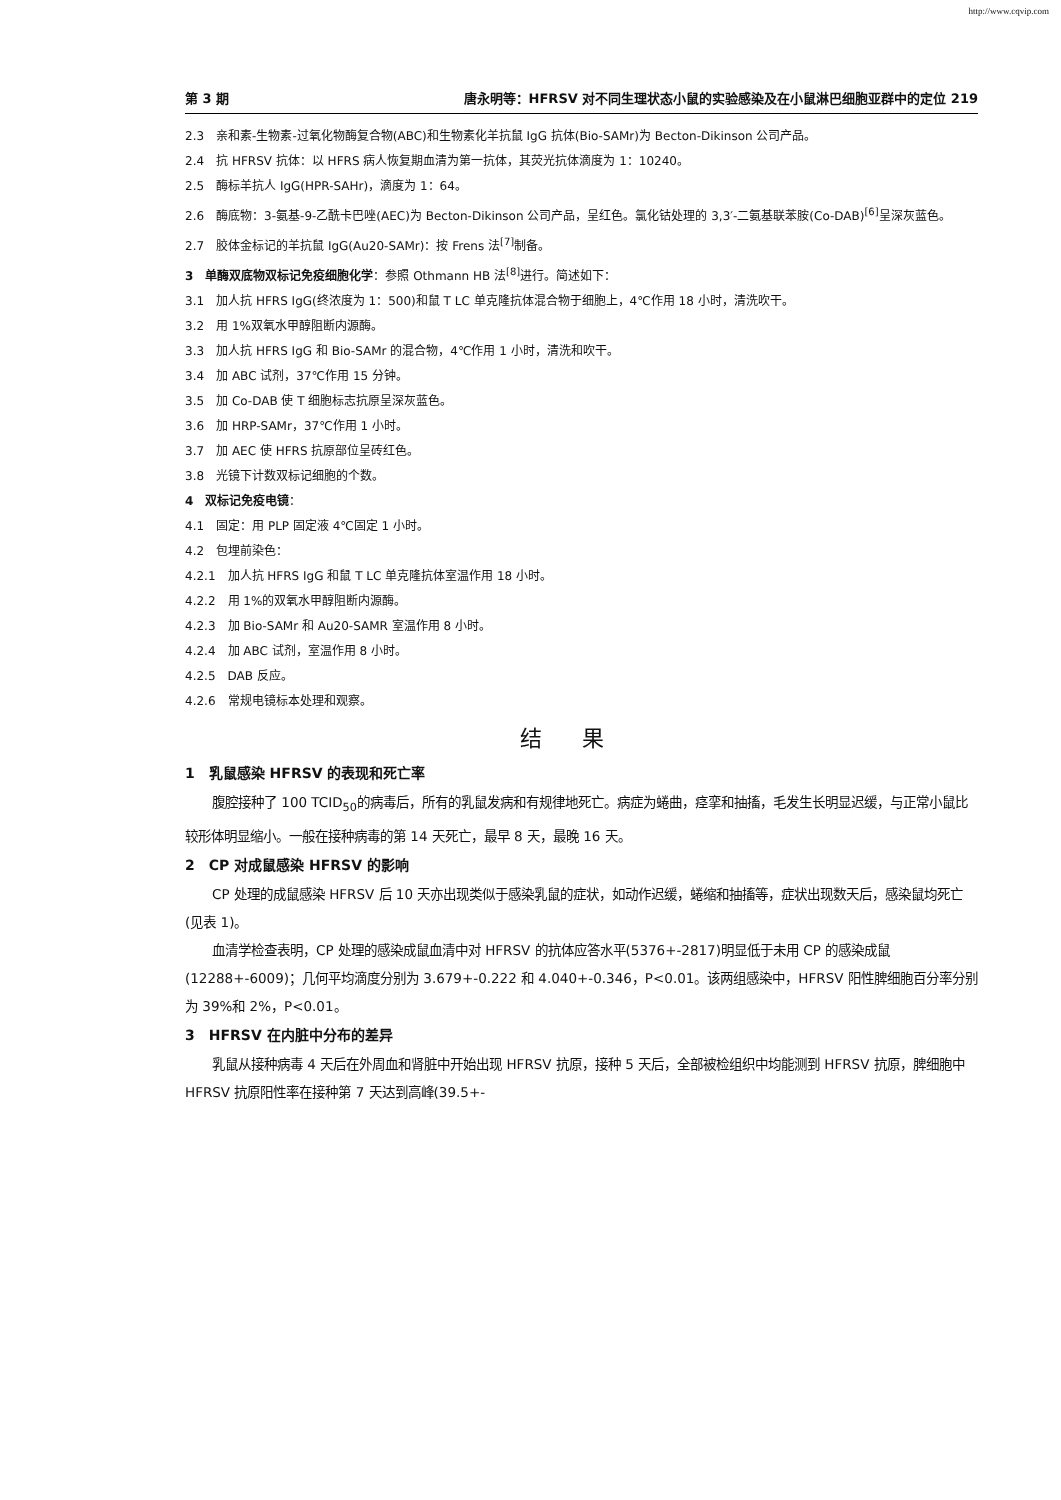http://www.cqvip.com
第 3 期 唐永明等：HFRSV 对不同生理状态小鼠的实验感染及在小鼠淋巴细胞亚群中的定位 219
2.3　亲和素-生物素-过氧化物酶复合物(ABC)和生物素化羊抗鼠 IgG 抗体(Bio-SAMr)为 Becton-Dikinson 公司产品。
2.4　抗 HFRSV 抗体：以 HFRS 病人恢复期血清为第一抗体，其荧光抗体滴度为 1：10240。
2.5　酶标羊抗人 IgG(HPR-SAHr)，滴度为 1：64。
2.6　酶底物：3-氨基-9-乙酰卡巴唑(AEC)为 Becton-Dikinson 公司产品，呈红色。氯化钴处理的 3,3′-二氨基联苯胺(Co-DAB)<sup>[6]</sup>呈深灰蓝色。
2.7　胶体金标记的羊抗鼠 IgG(Au20-SAMr)：按 Frens 法<sup>[7]</sup>制备。
3　单酶双底物双标记免疫细胞化学：参照 Othmann HB 法<sup>[8]</sup>进行。简述如下：
3.1　加人抗 HFRS IgG(终浓度为 1：500)和鼠 T LC 单克隆抗体混合物于细胞上，4℃作用 18 小时，清洗吹干。
3.2　用 1%双氧水甲醇阻断内源酶。
3.3　加人抗 HFRS IgG 和 Bio-SAMr 的混合物，4℃作用 1 小时，清洗和吹干。
3.4　加 ABC 试剂，37℃作用 15 分钟。
3.5　加 Co-DAB 使 T 细胞标志抗原呈深灰蓝色。
3.6　加 HRP-SAMr，37℃作用 1 小时。
3.7　加 AEC 使 HFRS 抗原部位呈砖红色。
3.8　光镜下计数双标记细胞的个数。
4　双标记免疫电镜：
4.1　固定：用 PLP 固定液 4℃固定 1 小时。
4.2　包埋前染色：
4.2.1　加人抗 HFRS IgG 和鼠 T LC 单克隆抗体室温作用 18 小时。
4.2.2　用 1%的双氧水甲醇阻断内源酶。
4.2.3　加 Bio-SAMr 和 Au20-SAMR 室温作用 8 小时。
4.2.4　加 ABC 试剂，室温作用 8 小时。
4.2.5　DAB 反应。
4.2.6　常规电镜标本处理和观察。
结果
1　乳鼠感染 HFRSV 的表现和死亡率
腹腔接种了 100 TCID<sub>50</sub>的病毒后，所有的乳鼠发病和有规律地死亡。病症为蜷曲，痉挛和抽搐，毛发生长明显迟缓，与正常小鼠比较形体明显缩小。一般在接种病毒的第 14 天死亡，最早 8 天，最晚 16 天。
2　CP 对成鼠感染 HFRSV 的影响
CP 处理的成鼠感染 HFRSV 后 10 天亦出现类似于感染乳鼠的症状，如动作迟缓，蜷缩和抽搐等，症状出现数天后，感染鼠均死亡(见表 1)。
血清学检查表明，CP 处理的感染成鼠血清中对 HFRSV 的抗体应答水平(5376+-2817)明显低于未用 CP 的感染成鼠(12288+-6009)；几何平均滴度分别为 3.679+-0.222 和 4.040+-0.346，P<0.01。该两组感染中，HFRSV 阳性脾细胞百分率分别为 39%和 2%，P<0.01。
3　HFRSV 在内脏中分布的差异
乳鼠从接种病毒 4 天后在外周血和肾脏中开始出现 HFRSV 抗原，接种 5 天后，全部被检组织中均能测到 HFRSV 抗原，脾细胞中 HFRSV 抗原阳性率在接种第 7 天达到高峰(39.5+-